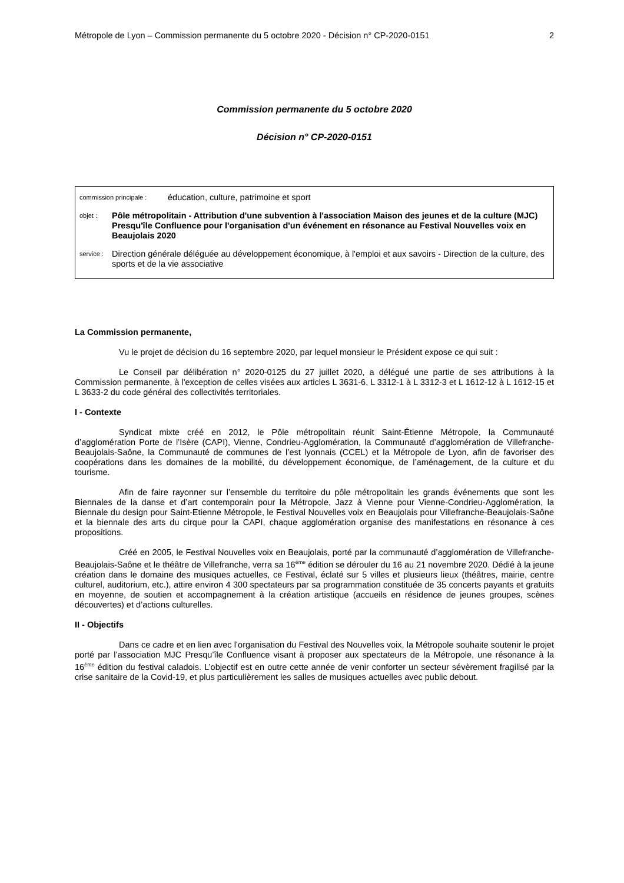Métropole de Lyon – Commission permanente du 5 octobre 2020 - Décision n° CP-2020-0151 2
Commission permanente du 5 octobre 2020
Décision n° CP-2020-0151
commission principale : éducation, culture, patrimoine et sport
objet : Pôle métropolitain - Attribution d'une subvention à l'association Maison des jeunes et de la culture (MJC) Presqu'île Confluence pour l'organisation d'un événement en résonance au Festival Nouvelles voix en Beaujolais 2020
service : Direction générale déléguée au développement économique, à l'emploi et aux savoirs - Direction de la culture, des sports et de la vie associative
La Commission permanente,
Vu le projet de décision du 16 septembre 2020, par lequel monsieur le Président expose ce qui suit :
Le Conseil par délibération n° 2020-0125 du 27 juillet 2020, a délégué une partie de ses attributions à la Commission permanente, à l'exception de celles visées aux articles L 3631-6, L 3312-1 à L 3312-3 et L 1612-12 à L 1612-15 et L 3633-2 du code général des collectivités territoriales.
I - Contexte
Syndicat mixte créé en 2012, le Pôle métropolitain réunit Saint-Étienne Métropole, la Communauté d’agglomération Porte de l’Isère (CAPI), Vienne, Condrieu-Agglomération, la Communauté d’agglomération de Villefranche-Beaujolais-Saône, la Communauté de communes de l’est lyonnais (CCEL) et la Métropole de Lyon, afin de favoriser des coopérations dans les domaines de la mobilité, du développement économique, de l’aménagement, de la culture et du tourisme.
Afin de faire rayonner sur l’ensemble du territoire du pôle métropolitain les grands événements que sont les Biennales de la danse et d’art contemporain pour la Métropole, Jazz à Vienne pour Vienne-Condrieu-Agglomération, la Biennale du design pour Saint-Etienne Métropole, le Festival Nouvelles voix en Beaujolais pour Villefranche-Beaujolais-Saône et la biennale des arts du cirque pour la CAPI, chaque agglomération organise des manifestations en résonance à ces propositions.
Créé en 2005, le Festival Nouvelles voix en Beaujolais, porté par la communauté d’agglomération de Villefranche-Beaujolais-Saône et le théâtre de Villefranche, verra sa 16<sup>ème</sup> édition se dérouler du 16 au 21 novembre 2020. Dédié à la jeune création dans le domaine des musiques actuelles, ce Festival, éclaté sur 5 villes et plusieurs lieux (théâtres, mairie, centre culturel, auditorium, etc.), attire environ 4 300 spectateurs par sa programmation constituée de 35 concerts payants et gratuits en moyenne, de soutien et accompagnement à la création artistique (accueils en résidence de jeunes groupes, scènes découvertes) et d’actions culturelles.
II - Objectifs
Dans ce cadre et en lien avec l’organisation du Festival des Nouvelles voix, la Métropole souhaite soutenir le projet porté par l’association MJC Presqu’île Confluence visant à proposer aux spectateurs de la Métropole, une résonance à la 16<sup>ème</sup> édition du festival caladois. L’objectif est en outre cette année de venir conforter un secteur sévèrement fragilisé par la crise sanitaire de la Covid-19, et plus particulièrement les salles de musiques actuelles avec public debout.